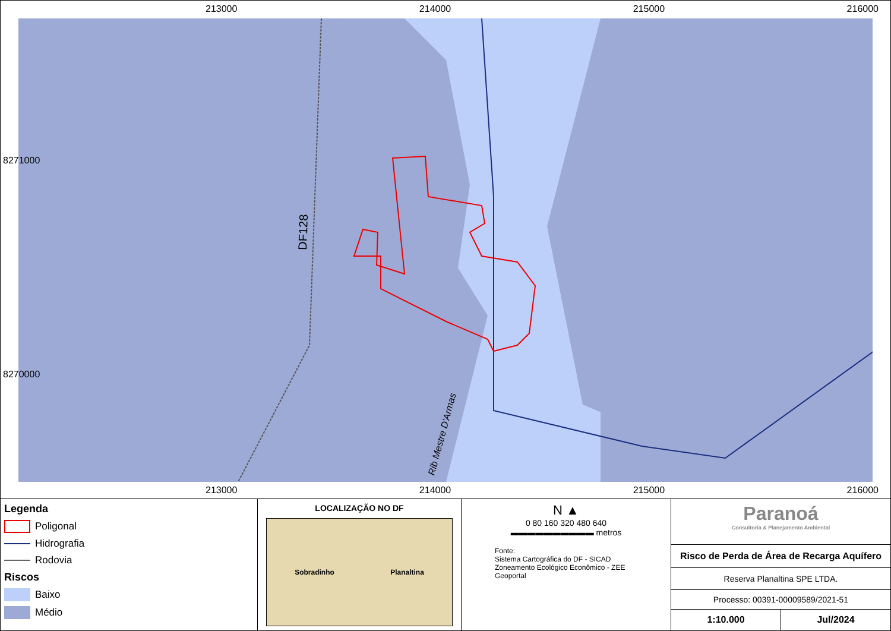213000 214000 215000 216000
DF128
Rib Mestre D'Armas
213000 214000 215000 216000
8271000
8270000
Legenda
Poligonal
Hidrografia
Rodovia
Riscos
Baixo
Médio
LOCALIZAÇÃO NO DF
Sobradinho Planaltina
N ▲
0 80 160 320 480 640
▬▬▬▬▬▬▬▬▬▬ metros
Fonte:
Sistema Cartográfica do DF - SICAD
Zoneamento Ecológico Econômico - ZEE
Geoportal
Paranoá
Consultoria & Planejamento Ambiental
Risco de Perda de Área de Recarga Aquífero
Reserva Planaltina SPE LTDA.
Processo: 00391-00009589/2021-51
1:10.000 Jul/2024